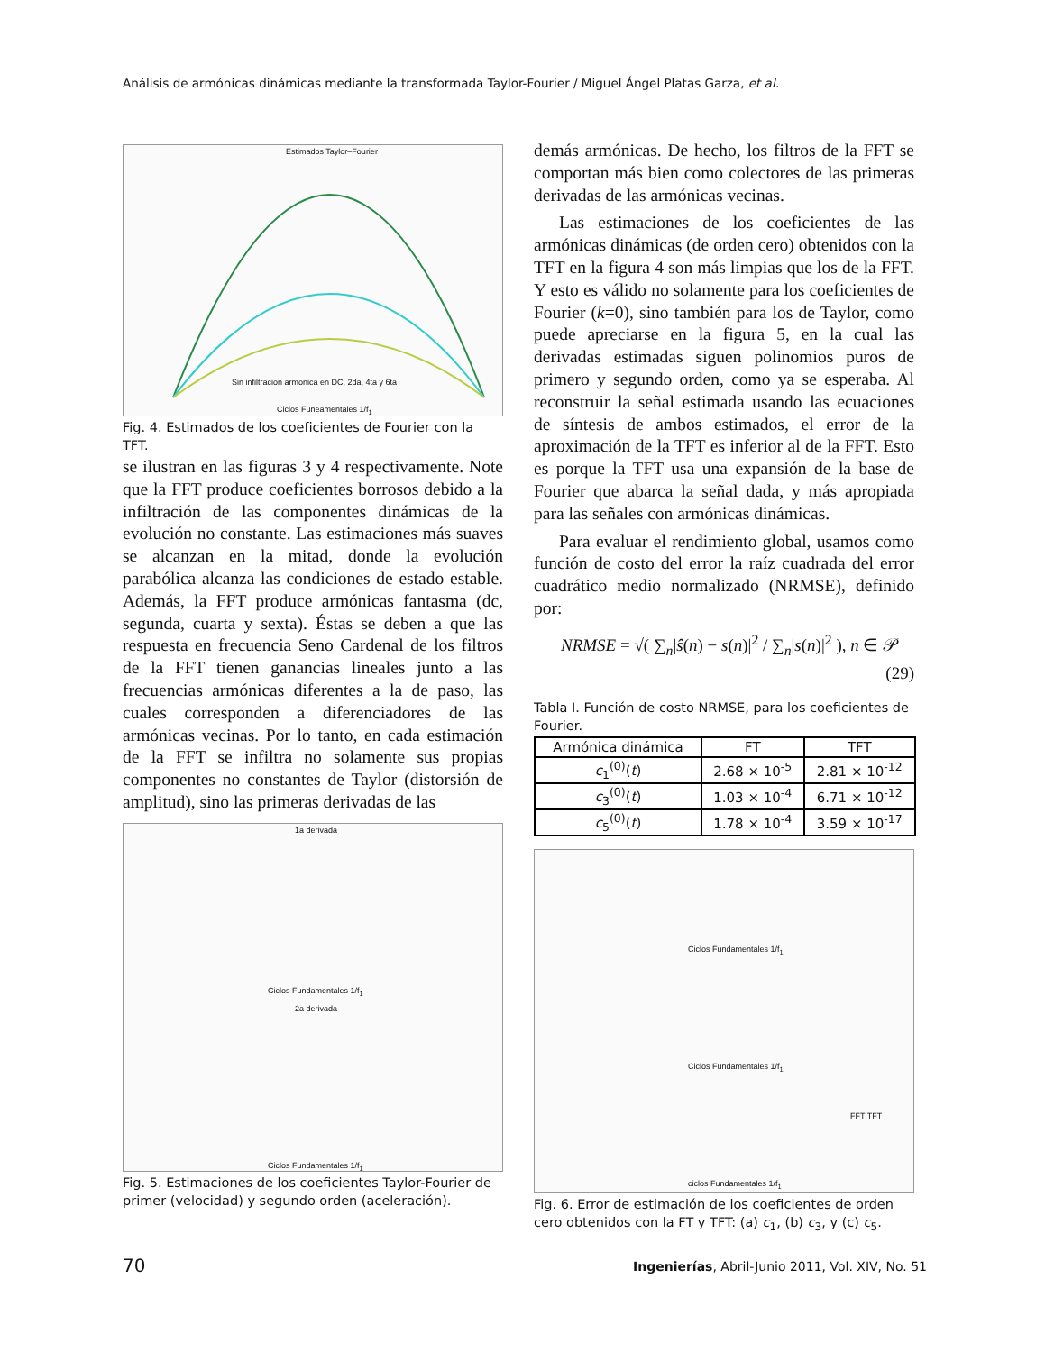Análisis de armónicas dinámicas mediante la transformada Taylor-Fourier / Miguel Ángel Platas Garza, et al.
Estimados Taylor–Fourier
Sin infiltracion armonica en DC, 2da, 4ta y 6ta
Ciclos Funeamentales 1/f<sub>1</sub>
Fig. 4. Estimados de los coeficientes de Fourier con la TFT.
se ilustran en las figuras 3 y 4 respectivamente. Note que la FFT produce coeficientes borrosos debido a la infiltración de las componentes dinámicas de la evolución no constante. Las estimaciones más suaves se alcanzan en la mitad, donde la evolución parabólica alcanza las condiciones de estado estable. Además, la FFT produce armónicas fantasma (dc, segunda, cuarta y sexta). Éstas se deben a que las respuesta en frecuencia Seno Cardenal de los filtros de la FFT tienen ganancias lineales junto a las frecuencias armónicas diferentes a la de paso, las cuales corresponden a diferenciadores de las armónicas vecinas. Por lo tanto, en cada estimación de la FFT se infiltra no solamente sus propias componentes no constantes de Taylor (distorsión de amplitud), sino las primeras derivadas de las
1a derivada
Ciclos Fundamentales 1/f<sub>1</sub>
2a derivada
Ciclos Fundamentales 1/f<sub>1</sub>
Fig. 5. Estimaciones de los coeficientes Taylor-Fourier de primer (velocidad) y segundo orden (aceleración).
demás armónicas. De hecho, los filtros de la FFT se comportan más bien como colectores de las primeras derivadas de las armónicas vecinas.
Las estimaciones de los coeficientes de las armónicas dinámicas (de orden cero) obtenidos con la TFT en la figura 4 son más limpias que los de la FFT. Y esto es válido no solamente para los coeficientes de Fourier (k=0), sino también para los de Taylor, como puede apreciarse en la figura 5, en la cual las derivadas estimadas siguen polinomios puros de primero y segundo orden, como ya se esperaba. Al reconstruir la señal estimada usando las ecuaciones de síntesis de ambos estimados, el error de la aproximación de la TFT es inferior al de la FFT. Esto es porque la TFT usa una expansión de la base de Fourier que abarca la señal dada, y más apropiada para las señales con armónicas dinámicas.
Para evaluar el rendimiento global, usamos como función de costo del error la raíz cuadrada del error cuadrático medio normalizado (NRMSE), definido por:
NRMSE = √( ∑<sub>n</sub>|ŝ(n) − s(n)|<sup>2</sup> / ∑<sub>n</sub>|s(n)|<sup>2</sup> ), n ∈ 𝒫 (29)
Tabla I. Función de costo NRMSE, para los coeficientes de Fourier.
| Armónica dinámica | FT | TFT |
| --- | --- | --- |
| c<sub>1</sub><sup>(0)</sup>( t ) | 2.68 × 10<sup>-5</sup> | 2.81 × 10<sup>-12</sup> |
| c<sub>3</sub><sup>(0)</sup>( t ) | 1.03 × 10<sup>-4</sup> | 6.71 × 10<sup>-12</sup> |
| c<sub>5</sub><sup>(0)</sup>( t ) | 1.78 × 10<sup>-4</sup> | 3.59 × 10<sup>-17</sup> |
Ciclos Fundamentales 1/f<sub>1</sub>
Ciclos Fundamentales 1/f<sub>1</sub>
FFT TFT
ciclos Fundamentales 1/f<sub>1</sub>
Fig. 6. Error de estimación de los coeficientes de orden cero obtenidos con la FT y TFT: (a) c<sub>1</sub>, (b) c<sub>3</sub>, y (c) c<sub>5</sub>.
70
Ingenierías, Abril-Junio 2011, Vol. XIV, No. 51